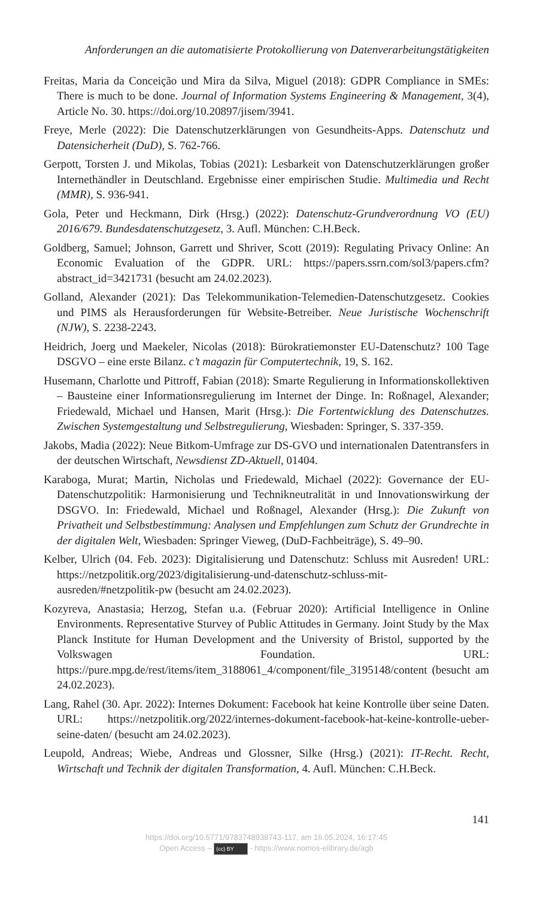Anforderungen an die automatisierte Protokollierung von Datenverarbeitungstätigkeiten
Freitas, Maria da Conceição und Mira da Silva, Miguel (2018): GDPR Compliance in SMEs: There is much to be done. Journal of Information Systems Engineering & Management, 3(4), Article No. 30. https://doi.org/10.20897/jisem/3941.
Freye, Merle (2022): Die Datenschutzerklärungen von Gesundheits-Apps. Datenschutz und Datensicherheit (DuD), S. 762-766.
Gerpott, Torsten J. und Mikolas, Tobias (2021): Lesbarkeit von Datenschutzerklärungen großer Internethändler in Deutschland. Ergebnisse einer empirischen Studie. Multimedia und Recht (MMR), S. 936-941.
Gola, Peter und Heckmann, Dirk (Hrsg.) (2022): Datenschutz-Grundverordnung VO (EU) 2016/679. Bundesdatenschutzgesetz, 3. Aufl. München: C.H.Beck.
Goldberg, Samuel; Johnson, Garrett und Shriver, Scott (2019): Regulating Privacy Online: An Economic Evaluation of the GDPR. URL: https://papers.ssrn.com/sol3/papers.cfm?abstract_id=3421731 (besucht am 24.02.2023).
Golland, Alexander (2021): Das Telekommunikation-Telemedien-Datenschutzgesetz. Cookies und PIMS als Herausforderungen für Website-Betreiber. Neue Juristische Wochenschrift (NJW), S. 2238-2243.
Heidrich, Joerg und Maekeler, Nicolas (2018): Bürokratiemonster EU-Datenschutz? 100 Tage DSGVO – eine erste Bilanz. c’t magazin für Computertechnik, 19, S. 162.
Husemann, Charlotte und Pittroff, Fabian (2018): Smarte Regulierung in Informationskollektiven – Bausteine einer Informationsregulierung im Internet der Dinge. In: Roßnagel, Alexander; Friedewald, Michael und Hansen, Marit (Hrsg.): Die Fortentwicklung des Datenschutzes. Zwischen Systemgestaltung und Selbstregulierung, Wiesbaden: Springer, S. 337-359.
Jakobs, Madia (2022): Neue Bitkom-Umfrage zur DS-GVO und internationalen Datentransfers in der deutschen Wirtschaft, Newsdienst ZD-Aktuell, 01404.
Karaboga, Murat; Martin, Nicholas und Friedewald, Michael (2022): Governance der EU-Datenschutzpolitik: Harmonisierung und Technikneutralität in und Innovationswirkung der DSGVO. In: Friedewald, Michael und Roßnagel, Alexander (Hrsg.): Die Zukunft von Privatheit und Selbstbestimmung: Analysen und Empfehlungen zum Schutz der Grundrechte in der digitalen Welt, Wiesbaden: Springer Vieweg, (DuD-Fachbeiträge), S. 49–90.
Kelber, Ulrich (04. Feb. 2023): Digitalisierung und Datenschutz: Schluss mit Ausreden! URL: https://netzpolitik.org/2023/digitalisierung-und-datenschutz-schluss-mit-ausreden/#netzpolitik-pw (besucht am 24.02.2023).
Kozyreva, Anastasia; Herzog, Stefan u.a. (Februar 2020): Artificial Intelligence in Online Environments. Representative Sturvey of Public Attitudes in Germany. Joint Study by the Max Planck Institute for Human Development and the University of Bristol, supported by the Volkswagen Foundation. URL: https://pure.mpg.de/rest/items/item_3188061_4/component/file_3195148/content (besucht am 24.02.2023).
Lang, Rahel (30. Apr. 2022): Internes Dokument: Facebook hat keine Kontrolle über seine Daten. URL: https://netzpolitik.org/2022/internes-dokument-facebook-hat-keine-kontrolle-ueber-seine-daten/ (besucht am 24.02.2023).
Leupold, Andreas; Wiebe, Andreas und Glossner, Silke (Hrsg.) (2021): IT-Recht. Recht, Wirtschaft und Technik der digitalen Transformation, 4. Aufl. München: C.H.Beck.
141
https://doi.org/10.5771/9783748938743-117, am 16.05.2024, 16:17:45
Open Access – (cc) BY - https://www.nomos-elibrary.de/agb